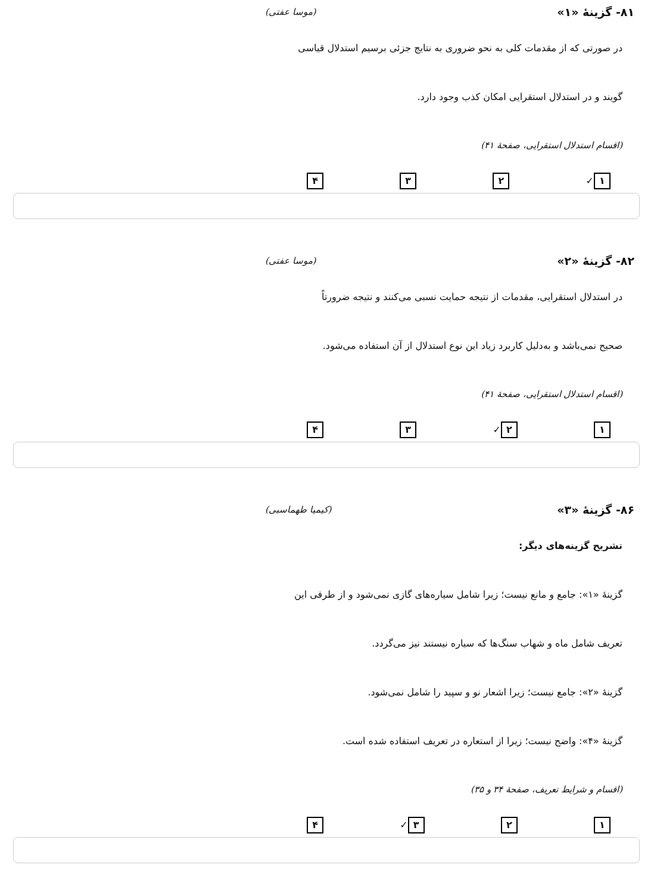۸۱- گزینهٔ «۱» (موسا عفتی)
در صورتی که از مقدمات کلی به نحو ضروری به نتایج جزئی برسیم استدلال قیاسی
گویند و در استدلال استقرایی امکان کذب وجود دارد.
(اقسام استدلال استقرایی، صفحهٔ ۴۱)
۱ ✓ ۲ ۳ ۴
۸۲- گزینهٔ «۲» (موسا عفتی)
در استدلال استقرایی، مقدمات از نتیجه حمایت نسبی می‌کنند و نتیجه ضرورتاً
صحیح نمی‌باشد و به‌دلیل کاربرد زیاد این نوع استدلال از آن استفاده می‌شود.
(اقسام استدلال استقرایی، صفحهٔ ۴۱)
۱ ۲ ✓ ۳ ۴
۸۶- گزینهٔ «۳» (کیمیا طهماسبی)
تشریح گزینه‌های دیگر:
گزینهٔ «۱»: جامع و مانع نیست؛ زیرا شامل سیاره‌های گازی نمی‌شود و از طرفی این
تعریف شامل ماه و شهاب سنگ‌ها که سیاره نیستند نیز می‌گردد.
گزینهٔ «۲»: جامع نیست؛ زیرا اشعار نو و سپید را شامل نمی‌شود.
گزینهٔ «۴»: واضح نیست؛ زیرا از استعاره در تعریف استفاده شده است.
(اقسام و شرایط تعریف، صفحهٔ ۳۴ و ۳۵)
۱ ۲ ۳ ✓ ۴